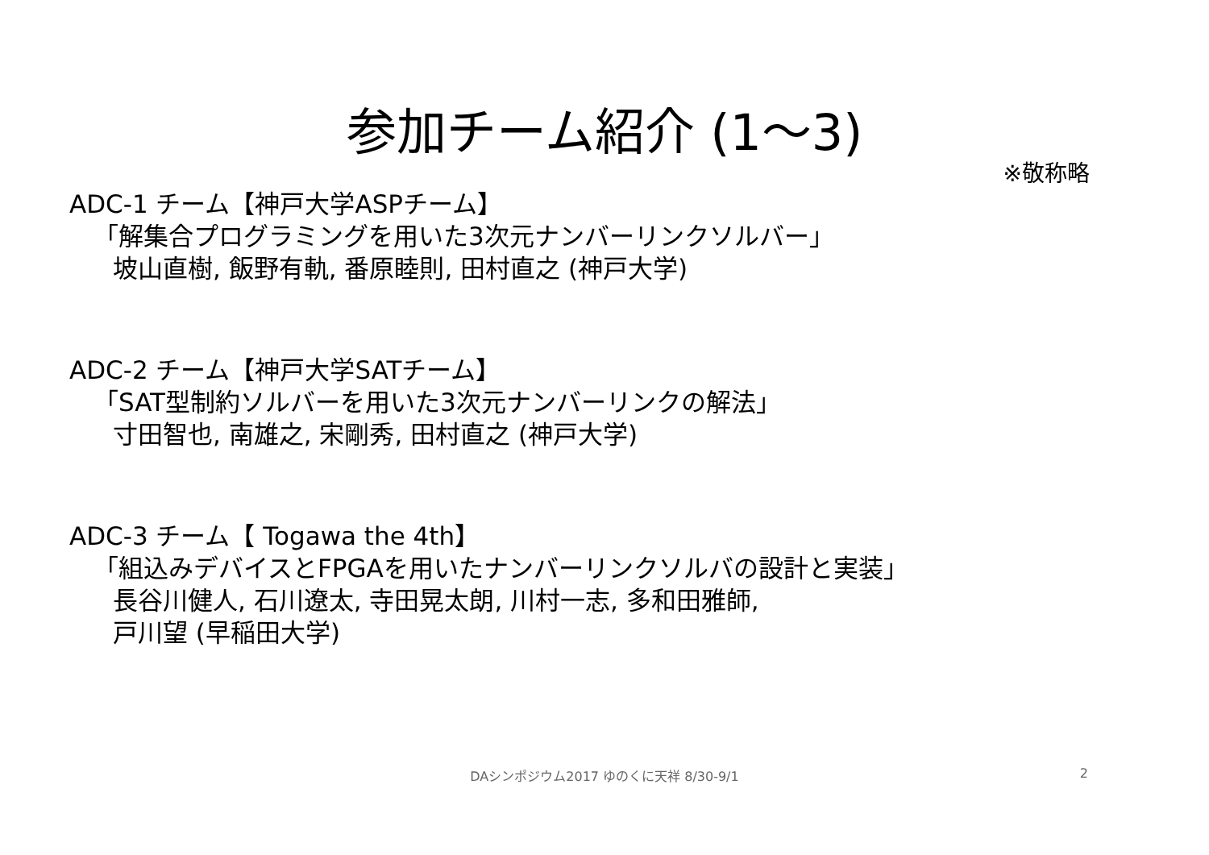参加チーム紹介 (1～3)
※敬称略
ADC-1 チーム【神戸大学ASPチーム】
「解集合プログラミングを用いた3次元ナンバーリンクソルバー」
坡山直樹, 飯野有軌, 番原睦則, 田村直之 (神戸大学)
ADC-2 チーム【神戸大学SATチーム】
「SAT型制約ソルバーを用いた3次元ナンバーリンクの解法」
寸田智也, 南雄之, 宋剛秀, 田村直之 (神戸大学)
ADC-3 チーム【 Togawa the 4th】
「組込みデバイスとFPGAを用いたナンバーリンクソルバの設計と実装」
長谷川健人, 石川遼太, 寺田晃太朗, 川村一志, 多和田雅師,
戸川望 (早稲田大学)
DAシンポジウム2017 ゆのくに天祥 8/30-9/1
2